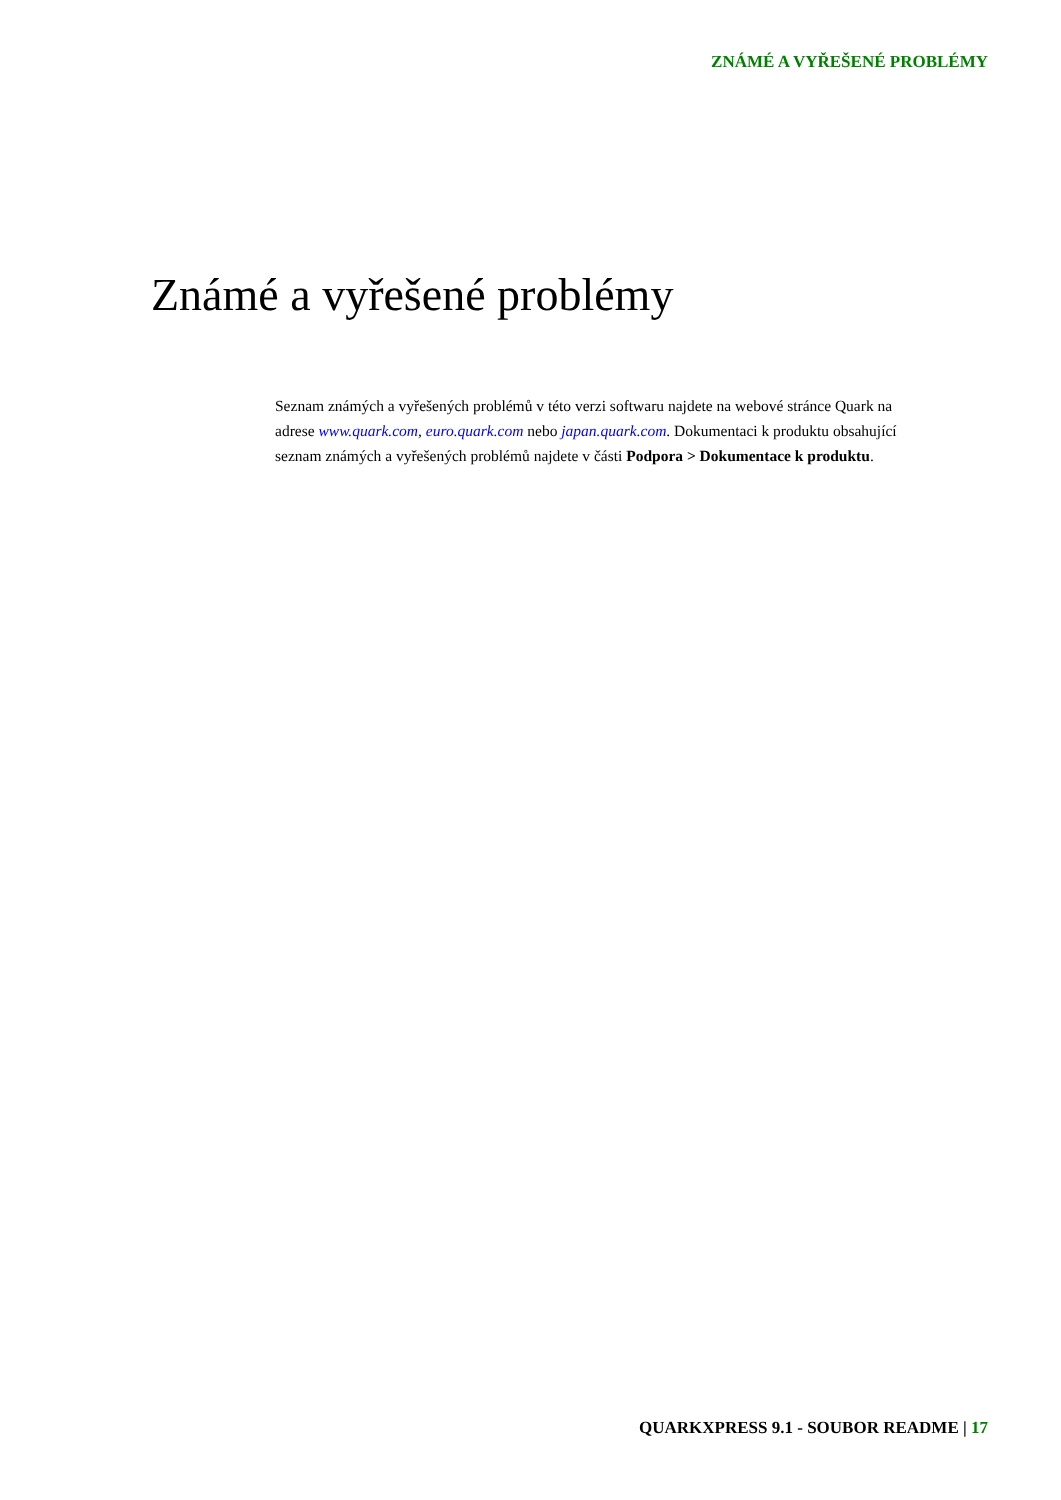ZNÁMÉ A VYŘEŠENÉ PROBLÉMY
Známé a vyřešené problémy
Seznam známých a vyřešených problémů v této verzi softwaru najdete na webové stránce Quark na adrese www.quark.com, euro.quark.com nebo japan.quark.com. Dokumentaci k produktu obsahující seznam známých a vyřešených problémů najdete v části Podpora > Dokumentace k produktu.
QUARKXPRESS 9.1 - SOUBOR README | 17